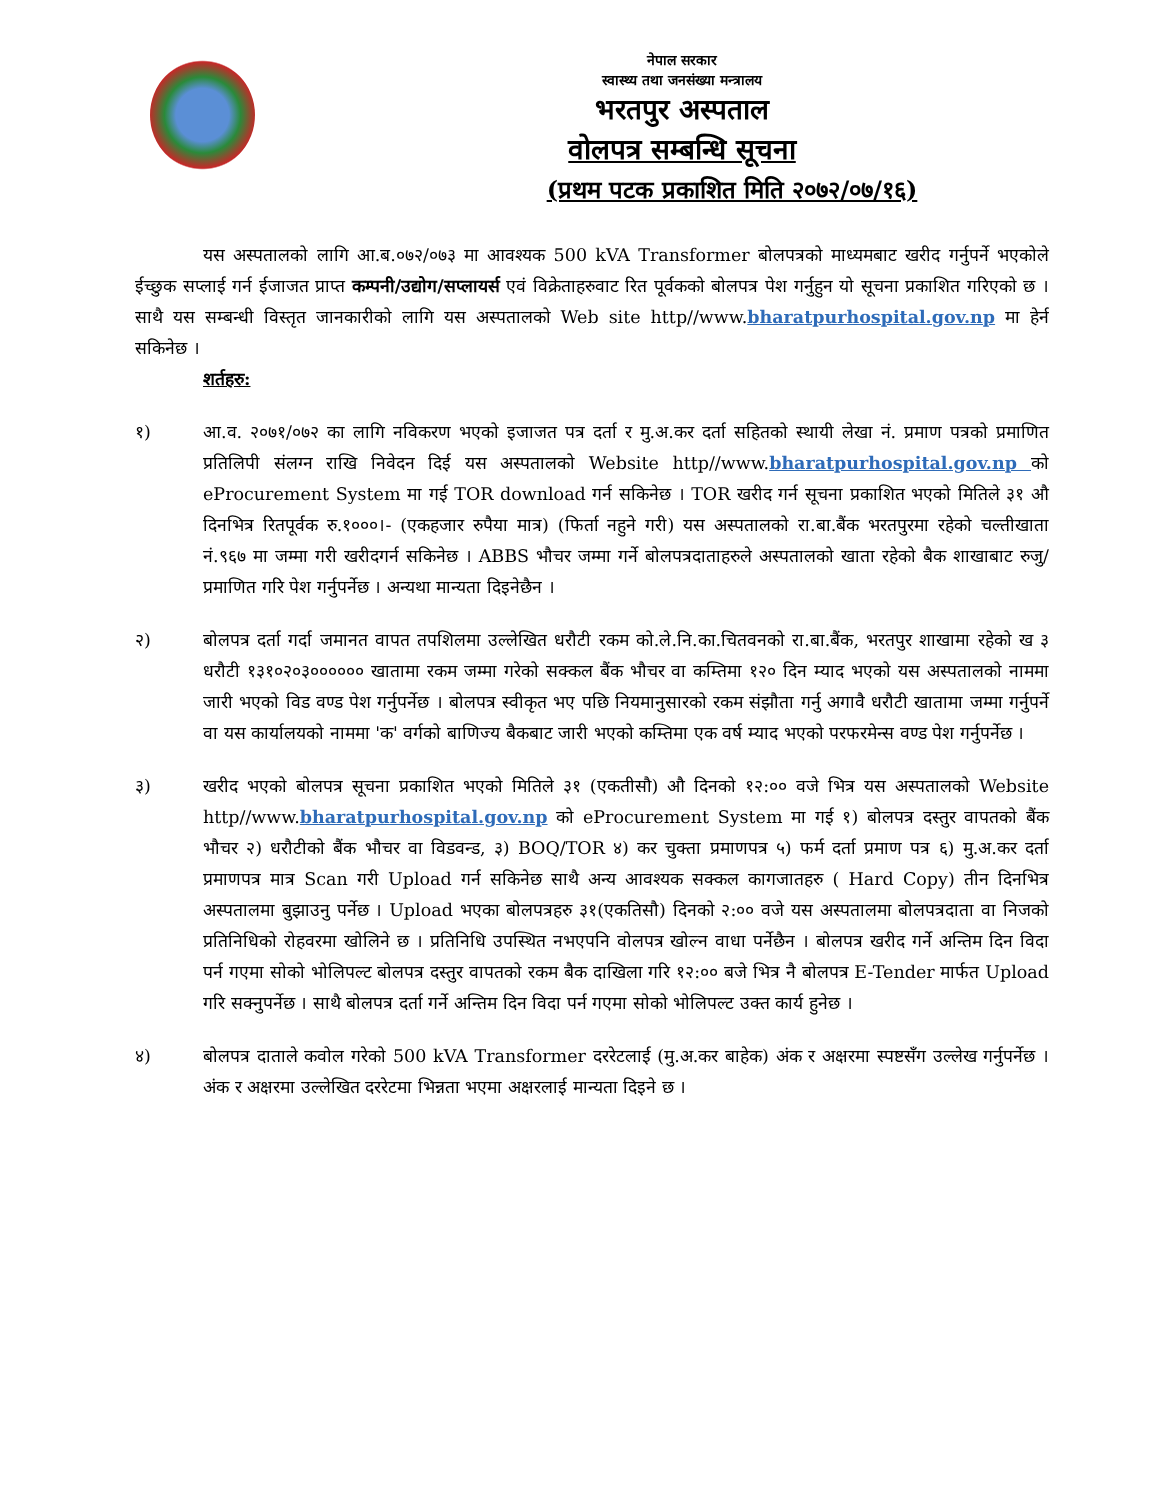नेपाल सरकार
स्वास्थ्य तथा जनसंख्या मन्त्रालय
भरतपुर अस्पताल
वोलपत्र सम्बन्धि सूचना
(प्रथम पटक प्रकाशित मिति २०७२/०७/१६)
यस अस्पतालको लागि आ.ब.०७२/०७३ मा आवश्यक 500 kVA Transformer बोलपत्रको माध्यमबाट खरीद गर्नुपर्ने भएकोले ईच्छुक सप्लाई गर्न ईजाजत प्राप्त कम्पनी/उद्योग/सप्लायर्स एवं विक्रेताहरुवाट रित पूर्वकको बोलपत्र पेश गर्नुहुन यो सूचना प्रकाशित गरिएको छ । साथै यस सम्बन्धी विस्तृत जानकारीको लागि यस अस्पतालको Web site http//www.bharatpurhospital.gov.np मा हेर्न सकिनेछ ।
शर्तहरु:
१) आ.व. २०७१/०७२ का लागि नविकरण भएको इजाजत पत्र दर्ता र मु.अ.कर दर्ता सहितको स्थायी लेखा नं. प्रमाण पत्रको प्रमाणित प्रतिलिपी संलग्न राखि निवेदन दिई यस अस्पतालको Website http//www.bharatpurhospital.gov.np को eProcurement System मा गई TOR download गर्न सकिनेछ । TOR खरीद गर्न सूचना प्रकाशित भएको मितिले ३१ औ दिनभित्र रितपूर्वक रु.१०००।- (एकहजार रुपैया मात्र) (फिर्ता नहुने गरी) यस अस्पतालको रा.बा.बैंक भरतपुरमा रहेको चल्तीखाता नं.९६७ मा जम्मा गरी खरीदगर्न सकिनेछ । ABBS भौचर जम्मा गर्ने बोलपत्रदाताहरुले अस्पतालको खाता रहेको बैक शाखाबाट रुजु/प्रमाणित गरि पेश गर्नुपर्नेछ । अन्यथा मान्यता दिइनेछैन ।
२) बोलपत्र दर्ता गर्दा जमानत वापत तपशिलमा उल्लेखित धरौटी रकम को.ले.नि.का.चितवनको रा.बा.बैंक, भरतपुर शाखामा रहेको ख ३ धरौटी १३१०२०३०००००० खातामा रकम जम्मा गरेको सक्कल बैंक भौचर वा कम्तिमा १२० दिन म्याद भएको यस अस्पतालको नाममा जारी भएको विड वण्ड पेश गर्नुपर्नेछ । बोलपत्र स्वीकृत भए पछि नियमानुसारको रकम संझौता गर्नु अगावै धरौटी खातामा जम्मा गर्नुपर्ने वा यस कार्यालयको नाममा 'क' वर्गको बाणिज्य बैकबाट जारी भएको कम्तिमा एक वर्ष म्याद भएको परफरमेन्स वण्ड पेश गर्नुपर्नेछ ।
३) खरीद भएको बोलपत्र सूचना प्रकाशित भएको मितिले ३१ (एकतीसौ) औ दिनको १२:०० वजे भित्र यस अस्पतालको Website http//www.bharatpurhospital.gov.np को eProcurement System मा गई १) बोलपत्र दस्तुर वापतको बैंक भौचर २) धरौटीको बैंक भौचर वा विडवन्ड, ३) BOQ/TOR ४) कर चुक्ता प्रमाणपत्र ५) फर्म दर्ता प्रमाण पत्र ६) मु.अ.कर दर्ता प्रमाणपत्र मात्र Scan गरी Upload गर्न सकिनेछ साथै अन्य आवश्यक सक्कल कागजातहरु ( Hard Copy) तीन दिनभित्र अस्पतालमा बुझाउनु पर्नेछ । Upload भएका बोलपत्रहरु ३१(एकतिसौ) दिनको २:०० वजे यस अस्पतालमा बोलपत्रदाता वा निजको प्रतिनिधिको रोहवरमा खोलिने छ । प्रतिनिधि उपस्थित नभएपनि वोलपत्र खोल्न वाधा पर्नेछैन । बोलपत्र खरीद गर्ने अन्तिम दिन विदा पर्न गएमा सोको भोलिपल्ट बोलपत्र दस्तुर वापतको रकम बैक दाखिला गरि १२:०० बजे भित्र नै बोलपत्र E-Tender मार्फत Upload गरि सक्नुपर्नेछ । साथै बोलपत्र दर्ता गर्ने अन्तिम दिन विदा पर्न गएमा सोको भोलिपल्ट उक्त कार्य हुनेछ ।
४) बोलपत्र दाताले कवोल गरेको 500 kVA Transformer दररेटलाई (मु.अ.कर बाहेक) अंक र अक्षरमा स्पष्टसँग उल्लेख गर्नुपर्नेछ । अंक र अक्षरमा उल्लेखित दररेटमा भिन्नता भएमा अक्षरलाई मान्यता दिइने छ ।